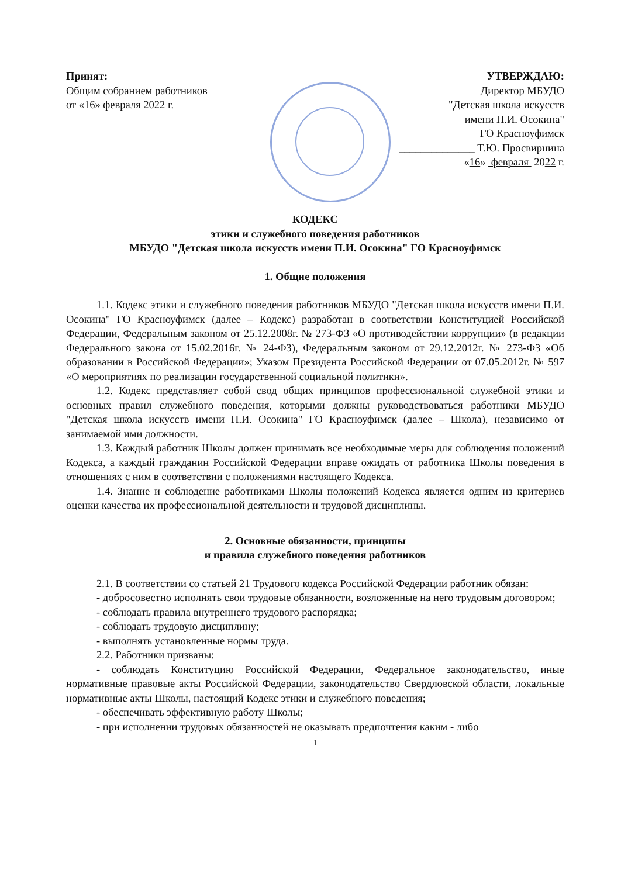Принят:
Общим собранием работников
от «16» февраля 2022 г.
УТВЕРЖДАЮ:
Директор МБУДО
"Детская школа искусств
имени П.И. Осокина"
ГО Красноуфимск
______________ Т.Ю. Просвирнина
«16» февраля 2022 г.
КОДЕКС
этики и служебного поведения работников
МБУДО "Детская школа искусств имени П.И. Осокина" ГО Красноуфимск
1. Общие положения
1.1. Кодекс этики и служебного поведения работников МБУДО "Детская школа искусств имени П.И. Осокина" ГО Красноуфимск (далее – Кодекс) разработан в соответствии Конституцией Российской Федерации, Федеральным законом от 25.12.2008г. № 273-ФЗ «О противодействии коррупции» (в редакции Федерального закона от 15.02.2016г. № 24-ФЗ), Федеральным законом от 29.12.2012г. № 273-ФЗ «Об образовании в Российской Федерации»; Указом Президента Российской Федерации от 07.05.2012г. № 597 «О мероприятиях по реализации государственной социальной политики».
1.2. Кодекс представляет собой свод общих принципов профессиональной служебной этики и основных правил служебного поведения, которыми должны руководствоваться работники МБУДО "Детская школа искусств имени П.И. Осокина" ГО Красноуфимск (далее – Школа), независимо от занимаемой ими должности.
1.3. Каждый работник Школы должен принимать все необходимые меры для соблюдения положений Кодекса, а каждый гражданин Российской Федерации вправе ожидать от работника Школы поведения в отношениях с ним в соответствии с положениями настоящего Кодекса.
1.4. Знание и соблюдение работниками Школы положений Кодекса является одним из критериев оценки качества их профессиональной деятельности и трудовой дисциплины.
2. Основные обязанности, принципы
и правила служебного поведения работников
2.1. В соответствии со статьей 21 Трудового кодекса Российской Федерации работник обязан:
- добросовестно исполнять свои трудовые обязанности, возложенные на него трудовым договором;
- соблюдать правила внутреннего трудового распорядка;
- соблюдать трудовую дисциплину;
- выполнять установленные нормы труда.
2.2. Работники призваны:
- соблюдать Конституцию Российской Федерации, Федеральное законодательство, иные нормативные правовые акты Российской Федерации, законодательство Свердловской области, локальные нормативные акты Школы, настоящий Кодекс этики и служебного поведения;
- обеспечивать эффективную работу Школы;
- при исполнении трудовых обязанностей не оказывать предпочтения каким - либо
1